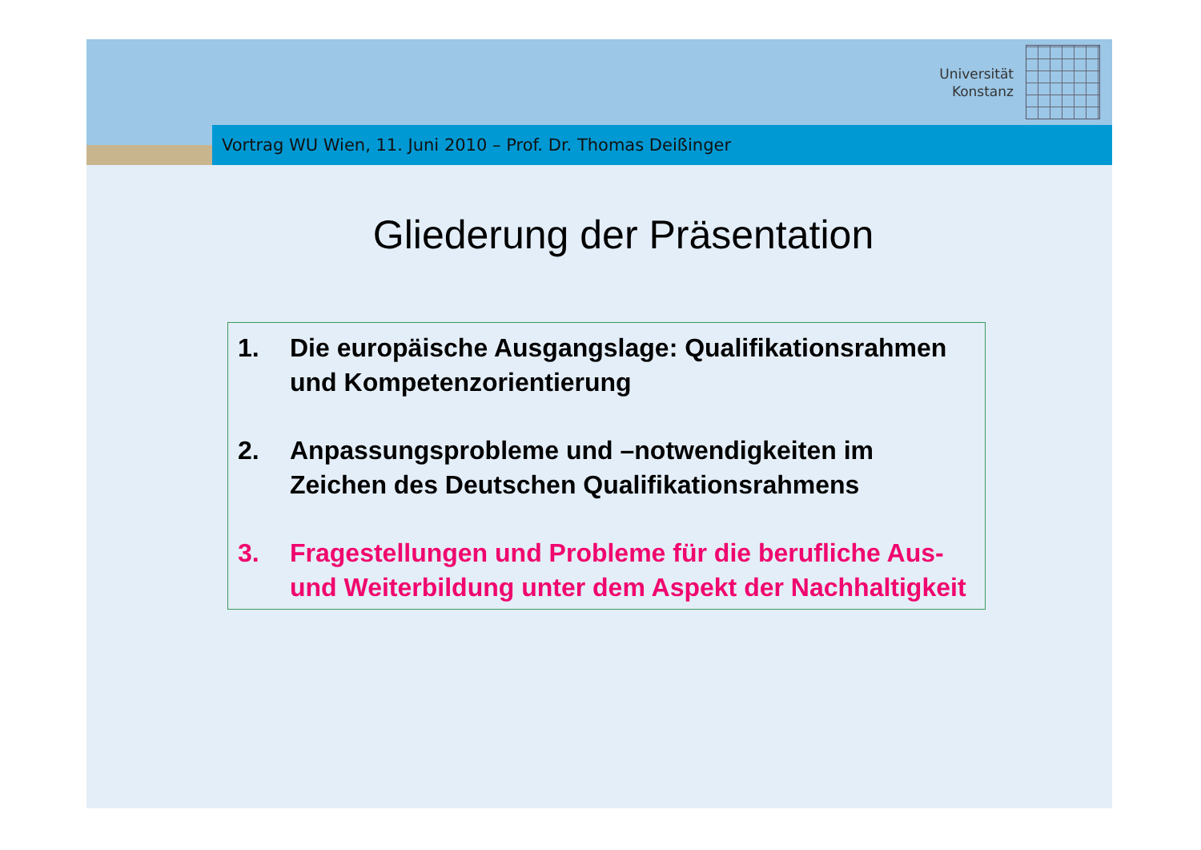Universität
Konstanz
Vortrag WU Wien, 11. Juni 2010 – Prof. Dr. Thomas Deißinger
Gliederung der Präsentation
1. Die europäische Ausgangslage: Qualifikationsrahmen und Kompetenzorientierung
2. Anpassungsprobleme und –notwendigkeiten im Zeichen des Deutschen Qualifikationsrahmens
3. Fragestellungen und Probleme für die berufliche Aus- und Weiterbildung unter dem Aspekt der Nachhaltigkeit